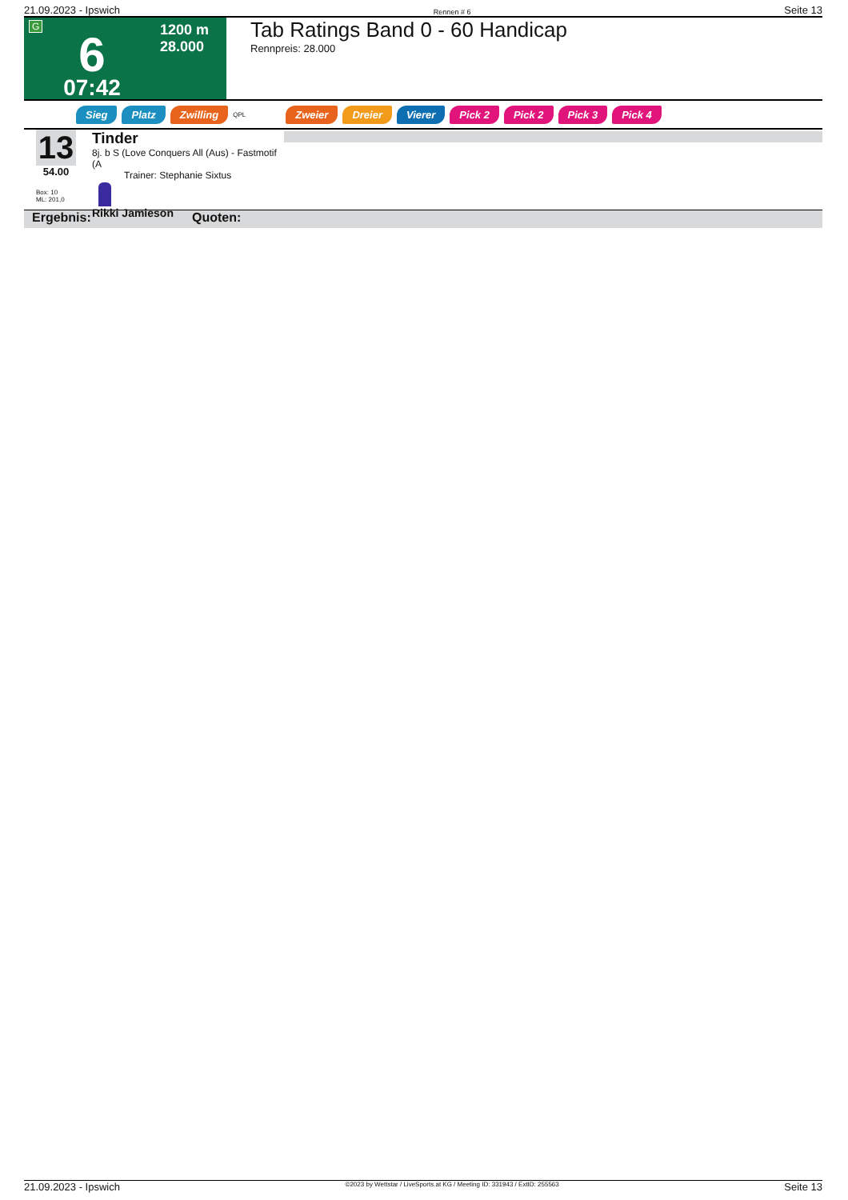21.09.2023 - Ipswich Rennen # 6 Seite 13
G
6
07:42
1200 m
28.000
Tab Ratings Band 0 - 60 Handicap
Rennpreis: 28.000
Sieg Platz Zwilling QPL Zweier Dreier Vierer Pick 2 Pick 2 Pick 3 Pick 4
13
54.00
Box: 10
ML: 201,0
Tinder
8j. b S (Love Conquers All (Aus) - Fastmotif (A
Trainer: Stephanie Sixtus
Rikki Jamieson
Ergebnis: Quoten:
21.09.2023 - Ipswich ©2023 by Wettstar / LiveSports.at KG / Meeting ID: 331943 / ExtID: 255563 Seite 13